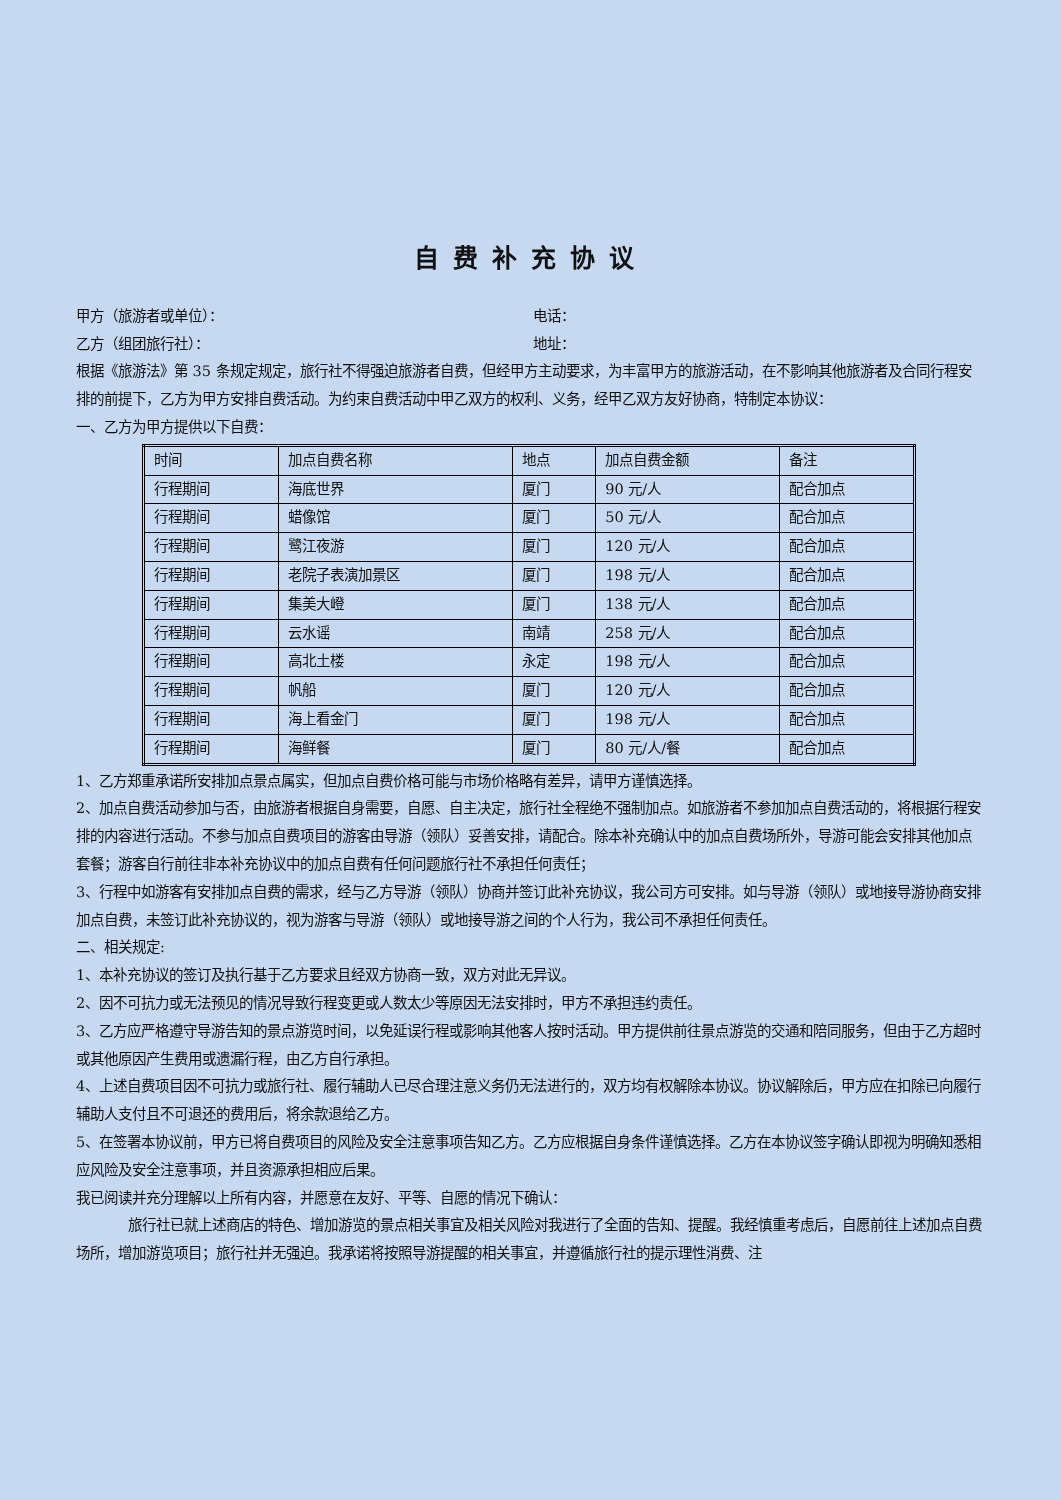自费补充协议
甲方（旅游者或单位）： 电话：
乙方（组团旅行社）： 地址：
根据《旅游法》第 35 条规定规定，旅行社不得强迫旅游者自费，但经甲方主动要求，为丰富甲方的旅游活动，在不影响其他旅游者及合同行程安排的前提下，乙方为甲方安排自费活动。为约束自费活动中甲乙双方的权利、义务，经甲乙双方友好协商，特制定本协议：
一、乙方为甲方提供以下自费：
| 时间 | 加点自费名称 | 地点 | 加点自费金额 | 备注 |
| 行程期间 | 海底世界 | 厦门 | 90 元/人 | 配合加点 |
| 行程期间 | 蜡像馆 | 厦门 | 50 元/人 | 配合加点 |
| 行程期间 | 鹭江夜游 | 厦门 | 120 元/人 | 配合加点 |
| 行程期间 | 老院子表演加景区 | 厦门 | 198 元/人 | 配合加点 |
| 行程期间 | 集美大嶝 | 厦门 | 138 元/人 | 配合加点 |
| 行程期间 | 云水谣 | 南靖 | 258 元/人 | 配合加点 |
| 行程期间 | 高北土楼 | 永定 | 198 元/人 | 配合加点 |
| 行程期间 | 帆船 | 厦门 | 120 元/人 | 配合加点 |
| 行程期间 | 海上看金门 | 厦门 | 198 元/人 | 配合加点 |
| 行程期间 | 海鲜餐 | 厦门 | 80 元/人/餐 | 配合加点 |
1、乙方郑重承诺所安排加点景点属实，但加点自费价格可能与市场价格略有差异，请甲方谨慎选择。
2、加点自费活动参加与否，由旅游者根据自身需要，自愿、自主决定，旅行社全程绝不强制加点。如旅游者不参加加点自费活动的，将根据行程安排的内容进行活动。不参与加点自费项目的游客由导游（领队）妥善安排，请配合。除本补充确认中的加点自费场所外，导游可能会安排其他加点套餐；游客自行前往非本补充协议中的加点自费有任何问题旅行社不承担任何责任；
3、行程中如游客有安排加点自费的需求，经与乙方导游（领队）协商并签订此补充协议，我公司方可安排。如与导游（领队）或地接导游协商安排加点自费，未签订此补充协议的，视为游客与导游（领队）或地接导游之间的个人行为，我公司不承担任何责任。
二、相关规定:
1、本补充协议的签订及执行基于乙方要求且经双方协商一致，双方对此无异议。
2、因不可抗力或无法预见的情况导致行程变更或人数太少等原因无法安排时，甲方不承担违约责任。
3、乙方应严格遵守导游告知的景点游览时间，以免延误行程或影响其他客人按时活动。甲方提供前往景点游览的交通和陪同服务，但由于乙方超时或其他原因产生费用或遗漏行程，由乙方自行承担。
4、上述自费项目因不可抗力或旅行社、履行辅助人已尽合理注意义务仍无法进行的，双方均有权解除本协议。协议解除后，甲方应在扣除已向履行辅助人支付且不可退还的费用后，将余款退给乙方。
5、在签署本协议前，甲方已将自费项目的风险及安全注意事项告知乙方。乙方应根据自身条件谨慎选择。乙方在本协议签字确认即视为明确知悉相应风险及安全注意事项，并且资源承担相应后果。
我已阅读并充分理解以上所有内容，并愿意在友好、平等、自愿的情况下确认：
旅行社已就上述商店的特色、增加游览的景点相关事宜及相关风险对我进行了全面的告知、提醒。我经慎重考虑后，自愿前往上述加点自费场所，增加游览项目；旅行社并无强迫。我承诺将按照导游提醒的相关事宜，并遵循旅行社的提示理性消费、注